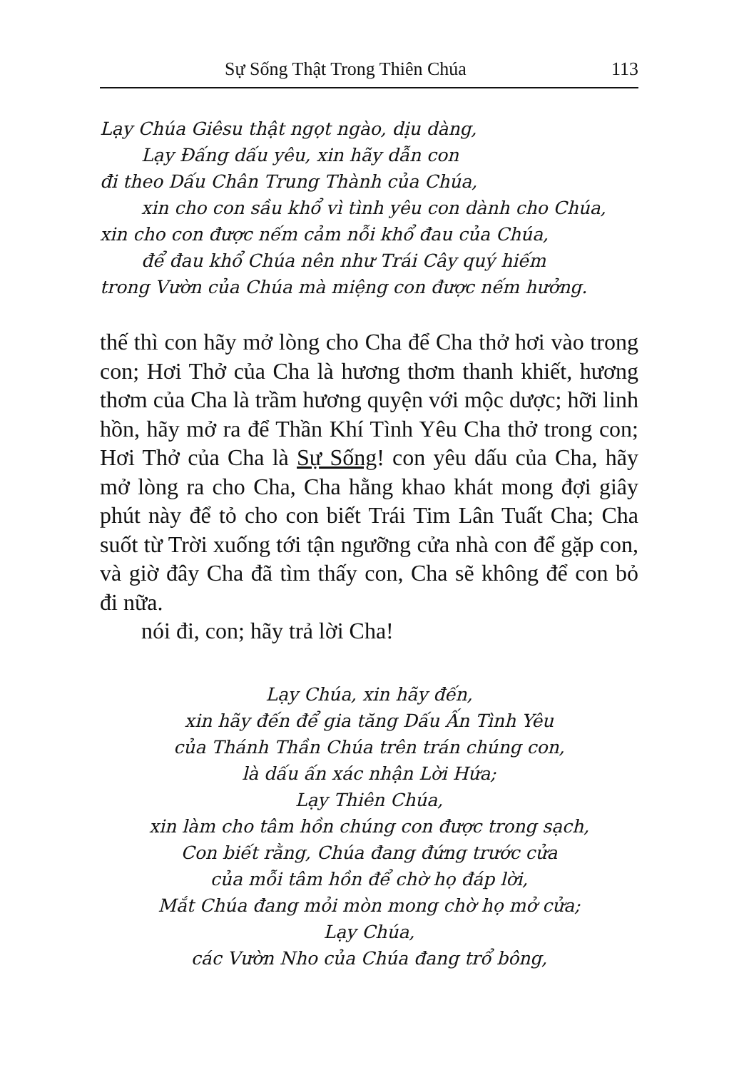Sự Sống Thật Trong Thiên Chúa 113
Lạy Chúa Giêsu thật ngọt ngào, dịu dàng,
Lạy Đấng dấu yêu, xin hãy dẫn con
đi theo Dấu Chân Trung Thành của Chúa,
xin cho con sầu khổ vì tình yêu con dành cho Chúa,
xin cho con được nếm cảm nỗi khổ đau của Chúa,
để đau khổ Chúa nên như Trái Cây quý hiếm
trong Vườn của Chúa mà miệng con được nếm hưởng.
thế thì con hãy mở lòng cho Cha để Cha thở hơi vào trong con; Hơi Thở của Cha là hương thơm thanh khiết, hương thơm của Cha là trầm hương quyện với mộc dược; hỡi linh hồn, hãy mở ra để Thần Khí Tình Yêu Cha thở trong con; Hơi Thở của Cha là Sự Sống! con yêu dấu của Cha, hãy mở lòng ra cho Cha, Cha hằng khao khát mong đợi giây phút này để tỏ cho con biết Trái Tim Lân Tuất Cha; Cha suốt từ Trời xuống tới tận ngưỡng cửa nhà con để gặp con, và giờ đây Cha đã tìm thấy con, Cha sẽ không để con bỏ đi nữa.
nói đi, con; hãy trả lời Cha!
Lạy Chúa, xin hãy đến,
xin hãy đến để gia tăng Dấu Ấn Tình Yêu
của Thánh Thần Chúa trên trán chúng con,
là dấu ấn xác nhận Lời Hứa;
Lạy Thiên Chúa,
xin làm cho tâm hồn chúng con được trong sạch,
Con biết rằng, Chúa đang đứng trước cửa
của mỗi tâm hồn để chờ họ đáp lời,
Mắt Chúa đang mỏi mòn mong chờ họ mở cửa;
Lạy Chúa,
các Vườn Nho của Chúa đang trổ bông,